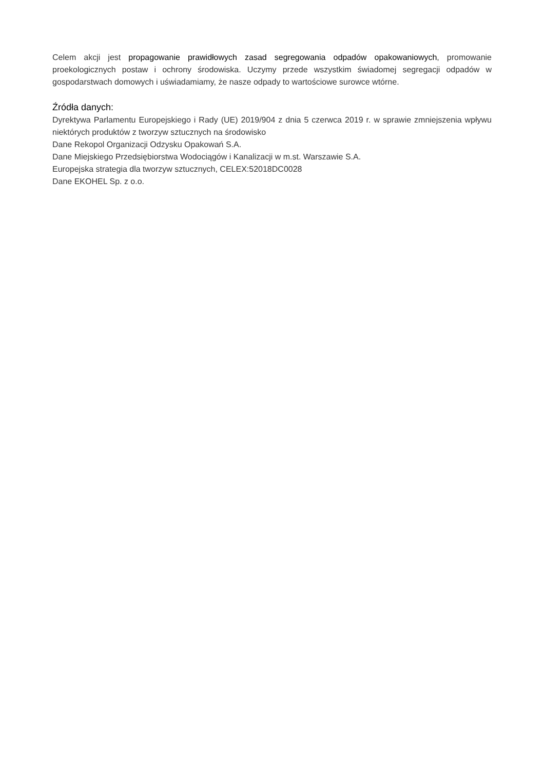Celem akcji jest propagowanie prawidłowych zasad segregowania odpadów opakowaniowych, promowanie proekologicznych postaw i ochrony środowiska. Uczymy przede wszystkim świadomej segregacji odpadów w gospodarstwach domowych i uświadamiamy, że nasze odpady to wartościowe surowce wtórne.
Źródła danych:
Dyrektywa Parlamentu Europejskiego i Rady (UE) 2019/904 z dnia 5 czerwca 2019 r. w sprawie zmniejszenia wpływu niektórych produktów z tworzyw sztucznych na środowisko
Dane Rekopol Organizacji Odzysku Opakowań S.A.
Dane Miejskiego Przedsiębiorstwa Wodociągów i Kanalizacji w m.st. Warszawie S.A.
Europejska strategia dla tworzyw sztucznych, CELEX:52018DC0028
Dane EKOHEL Sp. z o.o.